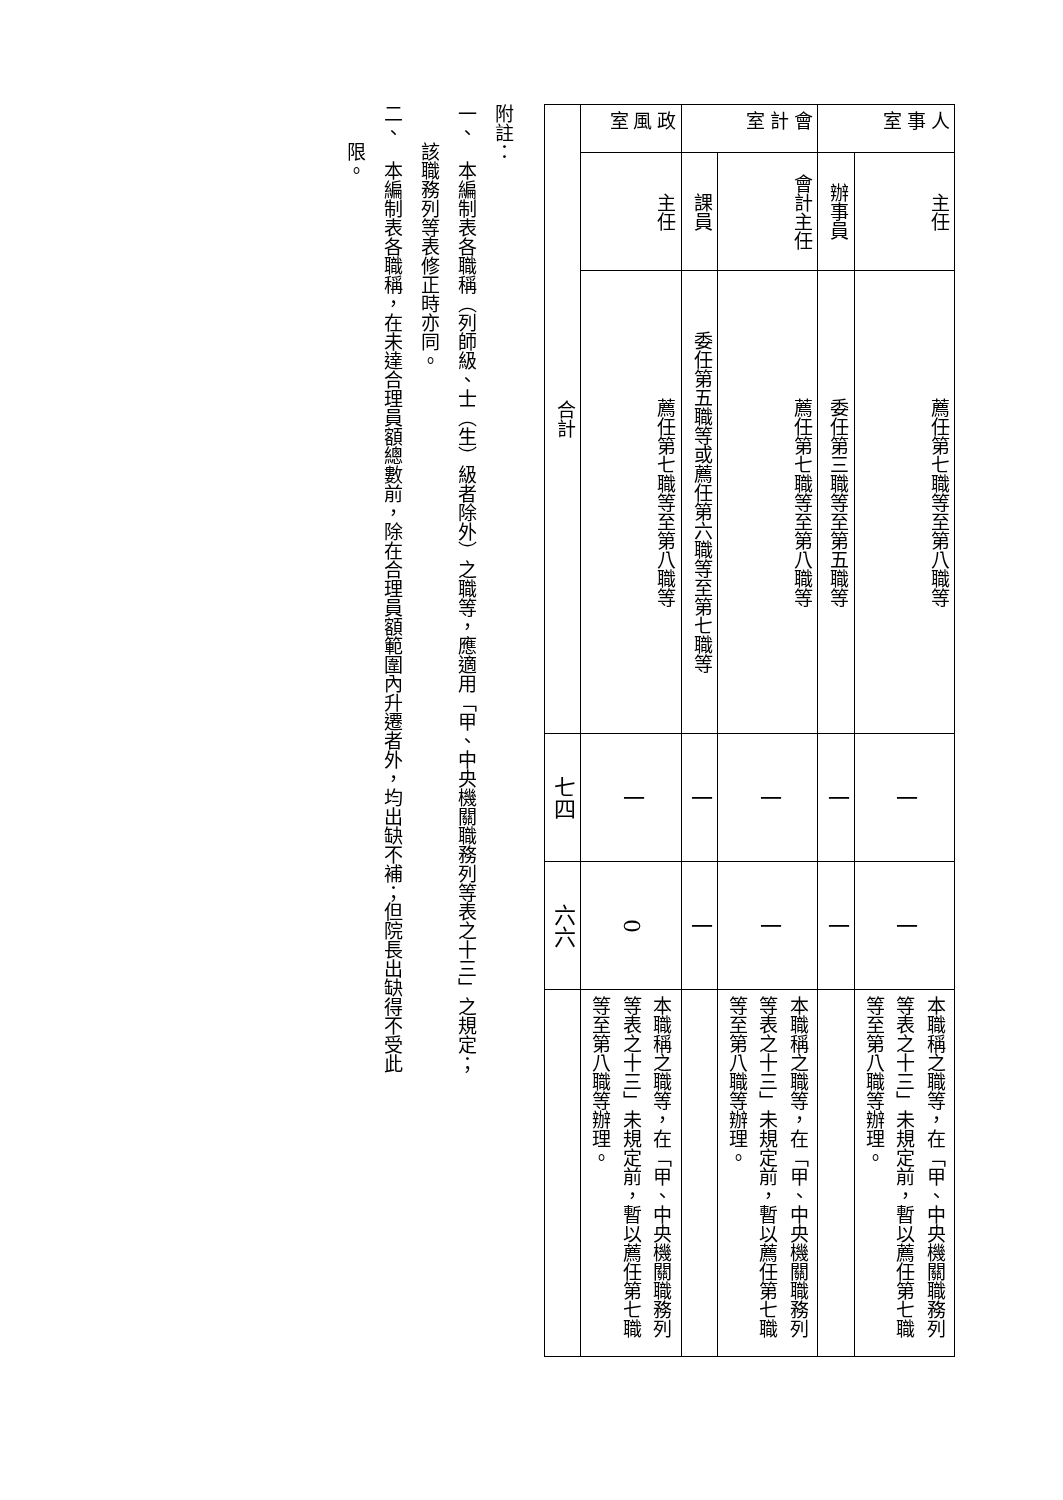| 人事室 | 主任 | 薦任第七職等至第八職等 | 一 | 一 | 本職稱之職等，在「甲、中央機關職務列等表之十三」未規定前，暫以薦任第七職等至第八職等辦理。 |
| | 辦事員 | 委任第三職等至第五職等 | 一 | 一 | |
| 會計室 | 會計主任 | 薦任第七職等至第八職等 | 一 | 一 | 本職稱之職等，在「甲、中央機關職務列等表之十三」未規定前，暫以薦任第七職等至第八職等辦理。 |
| | 課員 | 委任第五職等或薦任第六職等至第七職等 | 一 | 一 | |
| 政風室 | 主任 | 薦任第七職等至第八職等 | 一 | 0 | 本職稱之職等，在「甲、中央機關職務列等表之十三」未規定前，暫以薦任第七職等至第八職等辦理。 |
| 合計 | | | 七四 | 六六 | |
附註：
一、　本編制表各職稱（列師級、士（生）級者除外）之職等，應適用「甲、中央機關職務列等表之十三」之規定；
　　該職務列等表修正時亦同。
二、　本編制表各職稱，在未達合理員額總數前，除在合理員額範圍內升遷者外，均出缺不補；但院長出缺得不受此
　　限。